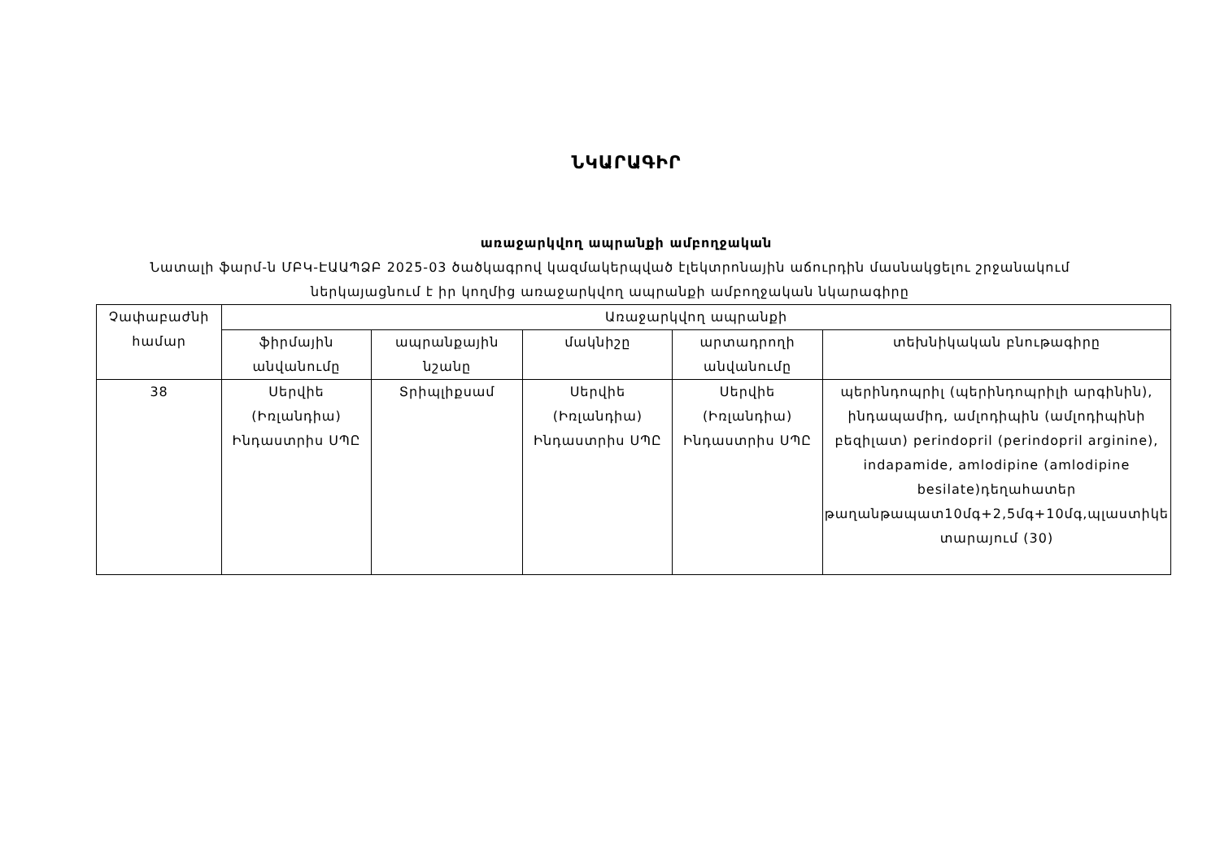ՆԿԱՐԱԳԻՐ
առաջարկվող ապրանքի ամբողջական
Նատալի ֆարմ-ն ՄԲԿ-ԷԱԱՊՁԲ 2025-03 ծածկագրով կազմակերպված էլեկտրոնային աճուրդին մասնակցելու շրջանակում
ներկայացնում է իր կողմից առաջարկվող ապրանքի ամբողջական նկարագիրը
| Չափաբաժնի համար | Առաջարկվող ապրանքի | | | | |
| --- | --- | --- | --- | --- | --- |
| | ֆիրմային անվանումը | ապրանքային նշանը | մակնիշը | արտադրողի անվանումը | տեխնիկական բնութագիրը |
| 38 | Սերվիե (Իռլանդիա) Ինդաստրիս ՍՊԸ | Տրիպլիքսամ | Սերվիե (Իռլանդիա) Ինդաստրիս ՍՊԸ | Սերվիե (Իռլանդիա) Ինդաստրիս ՍՊԸ | պերինդոպրիլ (պերինդոպրիլի արգինին), ինդապամիդ, ամլոդիպին (ամլոդիպինի բեզիլատ) perindopril (perindopril arginine), indapamide, amlodipine (amlodipine besilate)դեղահատեր թաղանթապատ10մգ+2,5մգ+10մգ,պլաստիկե տարայում (30) |